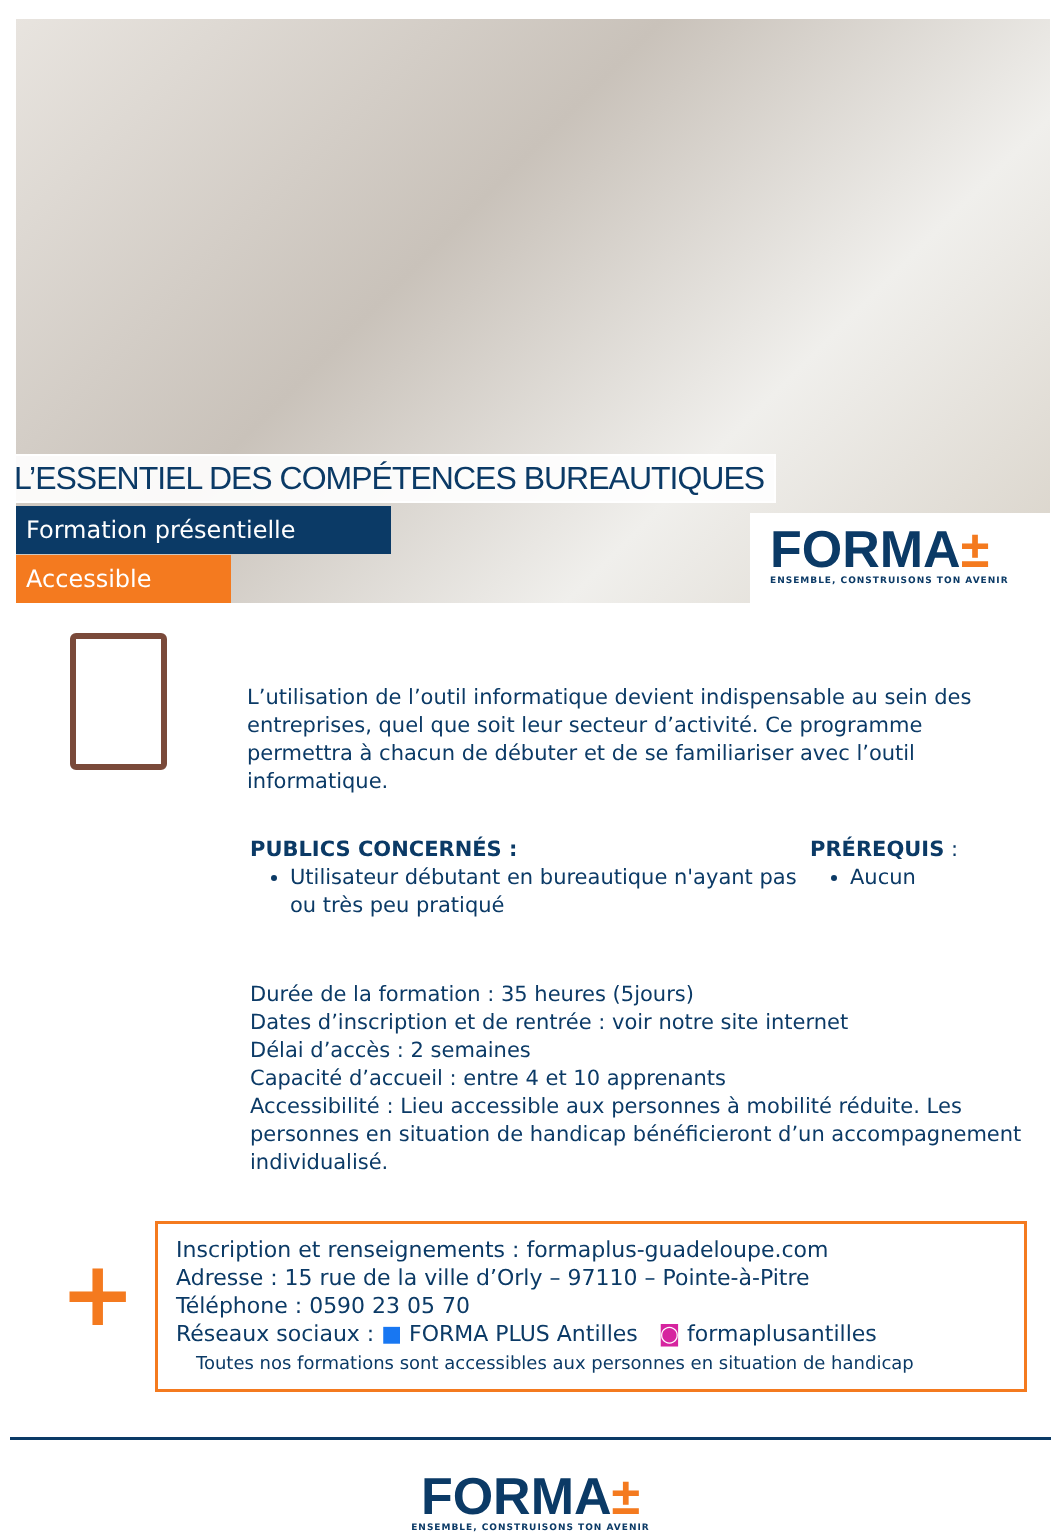L’ESSENTIEL DES COMPÉTENCES BUREAUTIQUES
Formation présentielle
Accessible
FORMA±
ENSEMBLE, CONSTRUISONS TON AVENIR
L’utilisation de l’outil informatique devient indispensable au sein des entreprises, quel que soit leur secteur d’activité. Ce programme permettra à chacun de débuter et de se familiariser avec l’outil informatique.
PUBLICS CONCERNÉS :
Utilisateur débutant en bureautique n'ayant pas ou très peu pratiqué
PRÉREQUIS :
Aucun
Durée de la formation : 35 heures (5jours)
Dates d’inscription et de rentrée : voir notre site internet
Délai d’accès : 2 semaines
Capacité d’accueil : entre 4 et 10 apprenants
Accessibilité : Lieu accessible aux personnes à mobilité réduite. Les personnes en situation de handicap bénéficieront d’un accompagnement individualisé.
+
Inscription et renseignements : formaplus-guadeloupe.com
Adresse : 15 rue de la ville d’Orly – 97110 – Pointe-à-Pitre
Téléphone : 0590 23 05 70
Réseaux sociaux : ■ FORMA PLUS Antilles ◙ formaplusantilles
Toutes nos formations sont accessibles aux personnes en situation de handicap
FORMA±
ENSEMBLE, CONSTRUISONS TON AVENIR